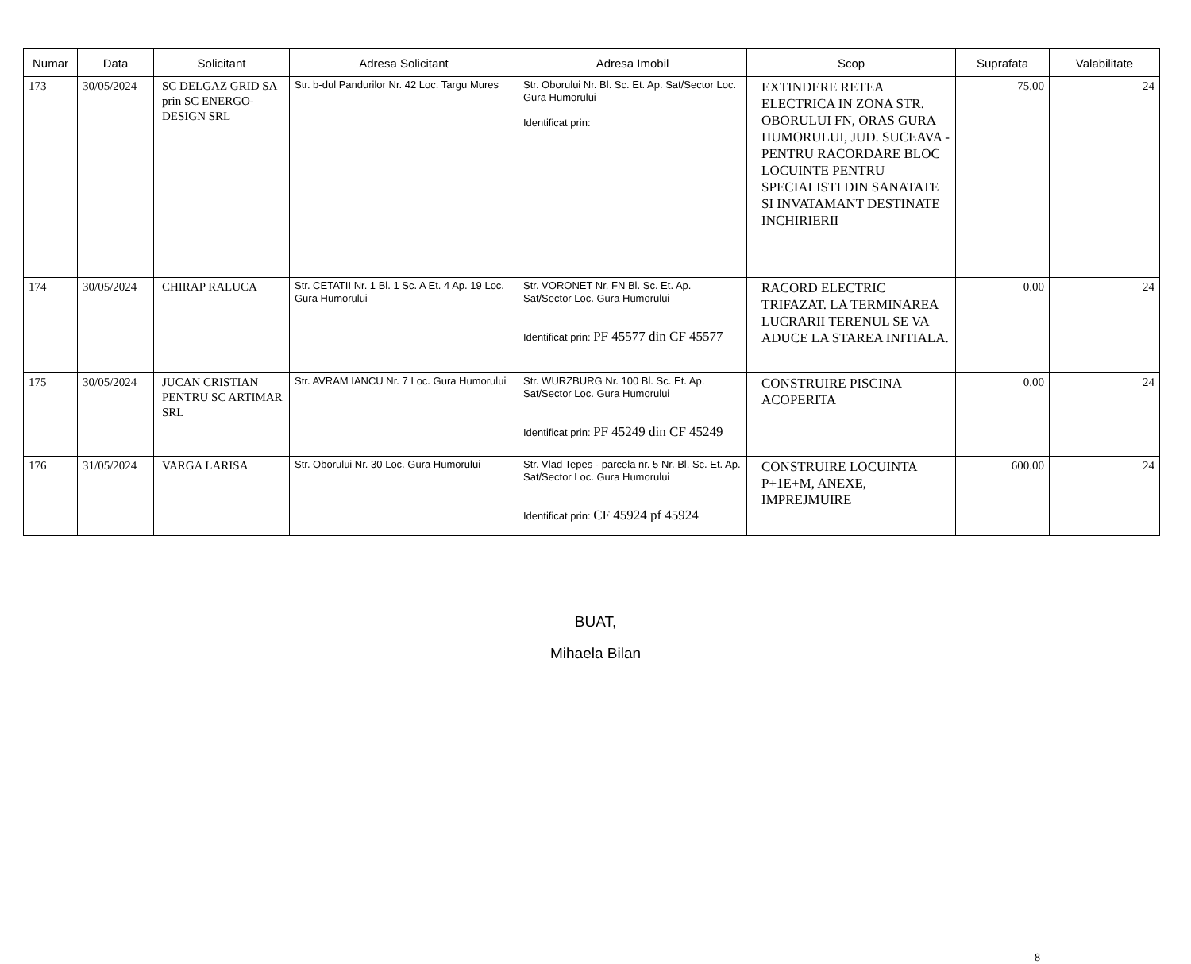| Numar | Data | Solicitant | Adresa Solicitant | Adresa Imobil | Scop | Suprafata | Valabilitate |
| --- | --- | --- | --- | --- | --- | --- | --- |
| 173 | 30/05/2024 | SC DELGAZ GRID SA prin SC ENERGO-DESIGN SRL | Str. b-dul Pandurilor Nr. 42 Loc. Targu Mures | Str. Oborului Nr. Bl. Sc. Et. Ap. Sat/Sector Loc. Gura Humorului Identificat prin: | EXTINDERE RETEA ELECTRICA IN ZONA STR. OBORULUI FN, ORAS GURA HUMORULUI, JUD. SUCEAVA - PENTRU RACORDARE BLOC LOCUINTE PENTRU SPECIALISTI DIN SANATATE SI INVATAMANT DESTINATE INCHIRIERII | 75.00 | 24 |
| 174 | 30/05/2024 | CHIRAP RALUCA | Str. CETATII Nr. 1 Bl. 1 Sc. A Et. 4 Ap. 19 Loc. Gura Humorului | Str. VORONET Nr. FN Bl. Sc. Et. Ap. Sat/Sector Loc. Gura Humorului Identificat prin: PF 45577 din CF 45577 | RACORD ELECTRIC TRIFAZAT. LA TERMINAREA LUCRARII TERENUL SE VA ADUCE LA STAREA INITIALA. | 0.00 | 24 |
| 175 | 30/05/2024 | JUCAN CRISTIAN PENTRU SC ARTIMAR SRL | Str. AVRAM IANCU Nr. 7 Loc. Gura Humorului | Str. WURZBURG Nr. 100 Bl. Sc. Et. Ap. Sat/Sector Loc. Gura Humorului Identificat prin: PF 45249 din CF 45249 | CONSTRUIRE PISCINA ACOPERITA | 0.00 | 24 |
| 176 | 31/05/2024 | VARGA LARISA | Str. Oborului Nr. 30 Loc. Gura Humorului | Str. Vlad Tepes - parcela nr. 5 Nr. Bl. Sc. Et. Ap. Sat/Sector Loc. Gura Humorului Identificat prin: CF 45924 pf 45924 | CONSTRUIRE LOCUINTA P+1E+M, ANEXE, IMPREJMUIRE | 600.00 | 24 |
BUAT,
Mihaela Bilan
8